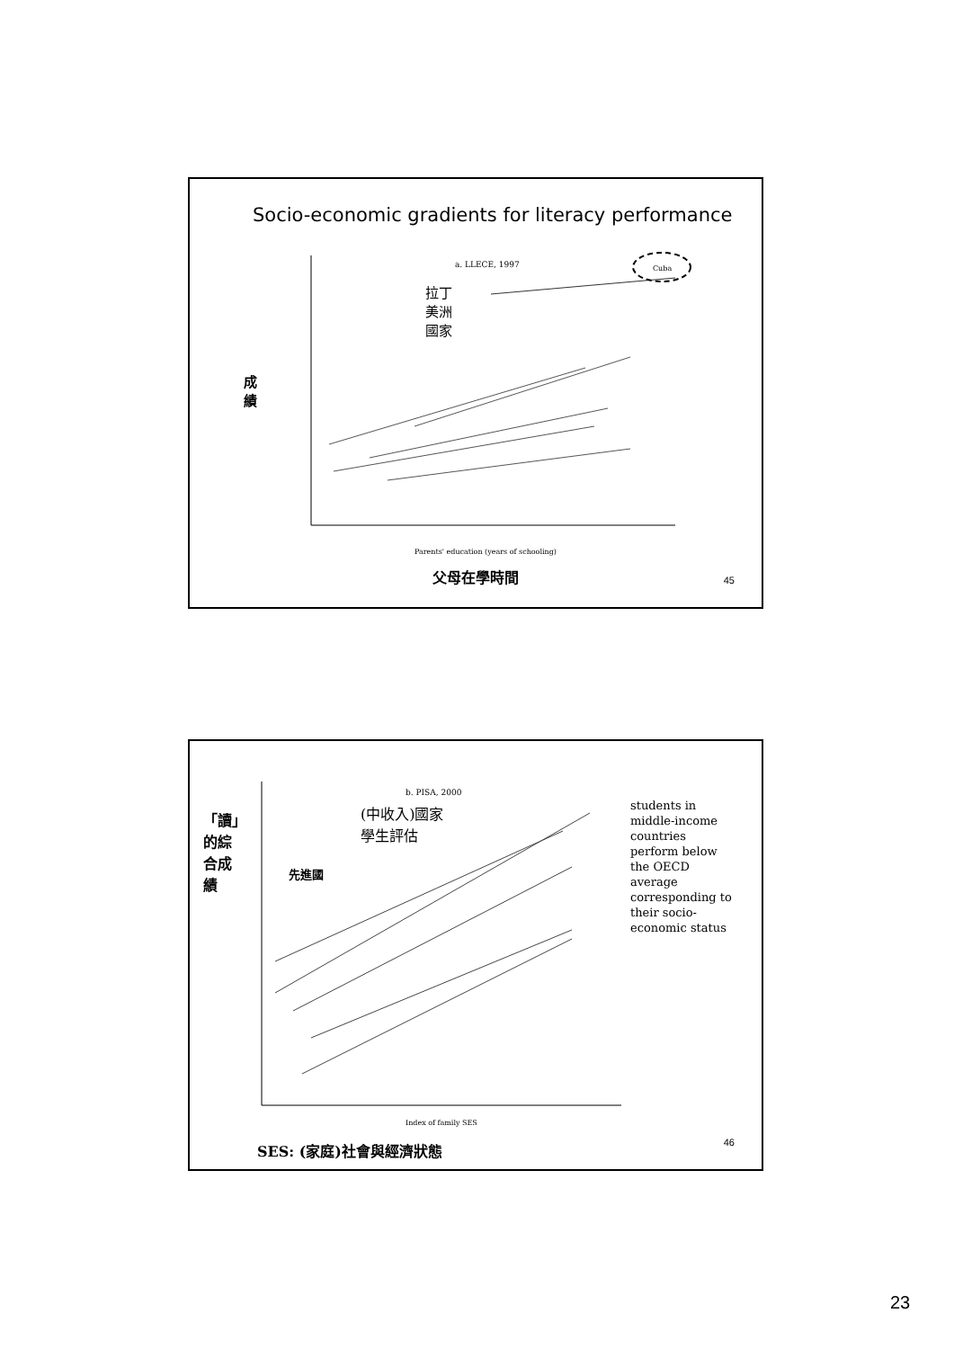Socio-economic gradients for literacy performance
拉丁
美洲
國家
成
績
a. LLECE, 1997 Cuba
Parents' education (years of schooling)
父母在學時間 45
(中收入)國家
學生評估
「讀」
的綜
合成
績
先進國
b. PISA, 2000
students in
middle-income
countries
perform below
the OECD
average
corresponding to
their socio-
economic status
Index of family SES
SES: (家庭)社會與經濟狀態 46
23